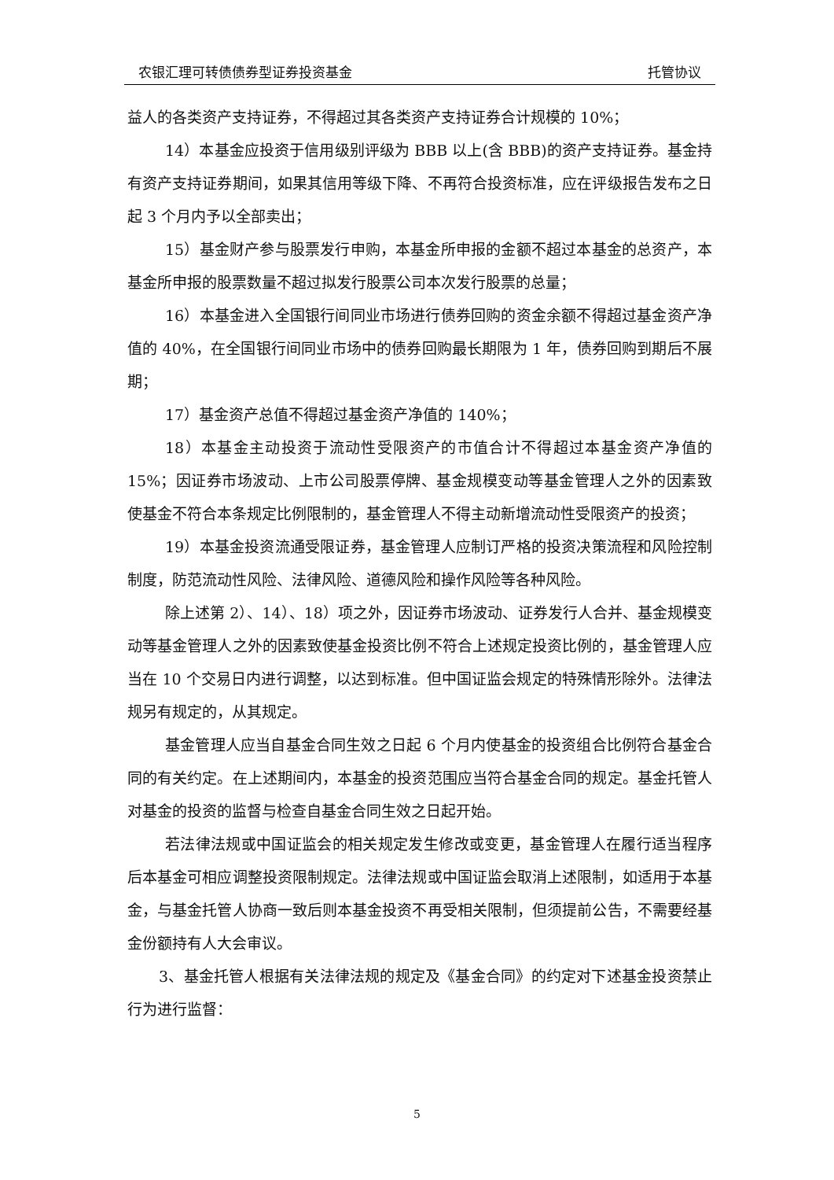农银汇理可转债债券型证券投资基金 托管协议
益人的各类资产支持证券，不得超过其各类资产支持证券合计规模的 10%；
14）本基金应投资于信用级别评级为 BBB 以上(含 BBB)的资产支持证券。基金持有资产支持证券期间，如果其信用等级下降、不再符合投资标准，应在评级报告发布之日起 3 个月内予以全部卖出；
15）基金财产参与股票发行申购，本基金所申报的金额不超过本基金的总资产，本基金所申报的股票数量不超过拟发行股票公司本次发行股票的总量；
16）本基金进入全国银行间同业市场进行债券回购的资金余额不得超过基金资产净值的 40%，在全国银行间同业市场中的债券回购最长期限为 1 年，债券回购到期后不展期；
17）基金资产总值不得超过基金资产净值的 140%；
18）本基金主动投资于流动性受限资产的市值合计不得超过本基金资产净值的 15%；因证券市场波动、上市公司股票停牌、基金规模变动等基金管理人之外的因素致使基金不符合本条规定比例限制的，基金管理人不得主动新增流动性受限资产的投资；
19）本基金投资流通受限证券，基金管理人应制订严格的投资决策流程和风险控制制度，防范流动性风险、法律风险、道德风险和操作风险等各种风险。
除上述第 2）、14）、18）项之外，因证券市场波动、证券发行人合并、基金规模变动等基金管理人之外的因素致使基金投资比例不符合上述规定投资比例的，基金管理人应当在 10 个交易日内进行调整，以达到标准。但中国证监会规定的特殊情形除外。法律法规另有规定的，从其规定。
基金管理人应当自基金合同生效之日起 6 个月内使基金的投资组合比例符合基金合同的有关约定。在上述期间内，本基金的投资范围应当符合基金合同的规定。基金托管人对基金的投资的监督与检查自基金合同生效之日起开始。
若法律法规或中国证监会的相关规定发生修改或变更，基金管理人在履行适当程序后本基金可相应调整投资限制规定。法律法规或中国证监会取消上述限制，如适用于本基金，与基金托管人协商一致后则本基金投资不再受相关限制，但须提前公告，不需要经基金份额持有人大会审议。
3、基金托管人根据有关法律法规的规定及《基金合同》的约定对下述基金投资禁止行为进行监督：
5